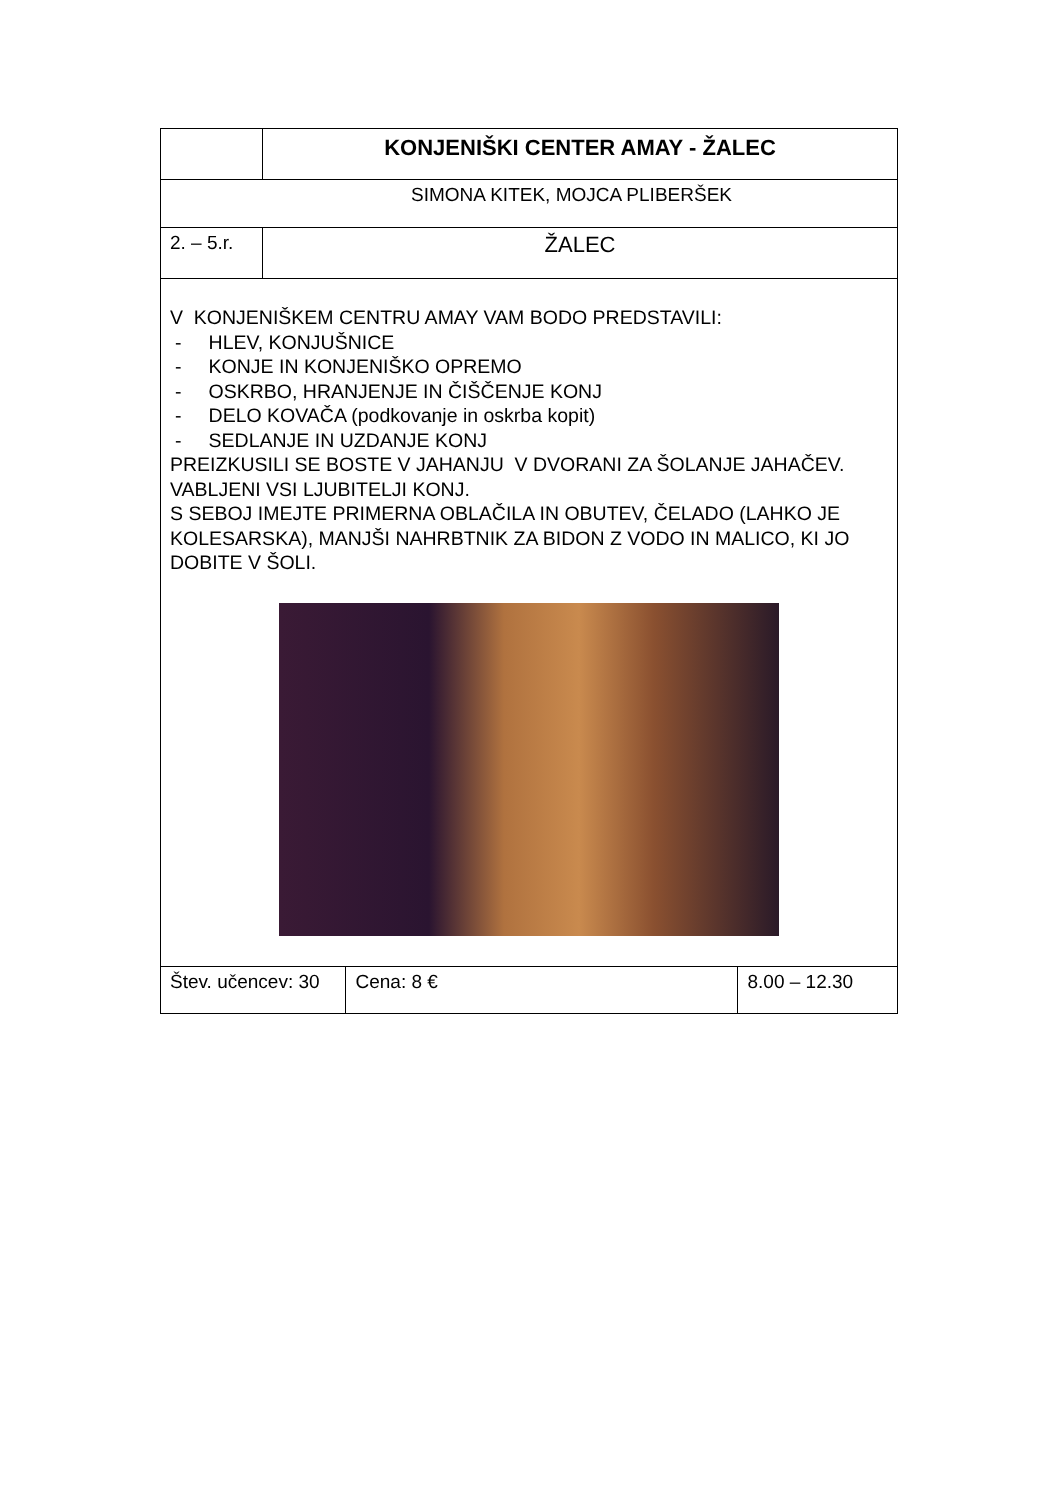| | KONJENIŠKI CENTER AMAY - ŽALEC | | |
| SIMONA KITEK, MOJCA PLIBERŠEK | | | |
| 2. – 5.r. | ŽALEC | | |
| V KONJENIŠKEM CENTRU AMAY VAM BODO PREDSTAVILI: - HLEV, KONJUŠNICE - KONJE IN KONJENIŠKO OPREMO - OSKRBO, HRANJENJE IN ČIŠČENJE KONJ - DELO KOVAČA (podkovanje in oskrba kopit) - SEDLANJE IN UZDANJE KONJ PREIZKUSILI SE BOSTE V JAHANJU V DVORANI ZA ŠOLANJE JAHAČEV. VABLJENI VSI LJUBITELJI KONJ. S SEBOJ IMEJTE PRIMERNA OBLAČILA IN OBUTEV, ČELADO (LAHKO JE KOLESARSKA), MANJŠI NAHRBTNIK ZA BIDON Z VODO IN MALICO, KI JO DOBITE V ŠOLI. | | | |
| Štev. učencev: 30 | | Cena: 8 € | 8.00 – 12.30 |